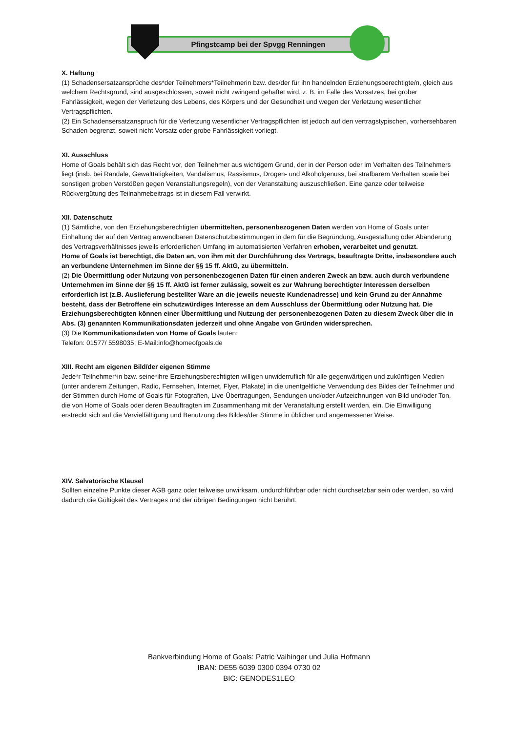Pfingstcamp bei der Spvgg Renningen
X. Haftung
(1) Schadensersatzansprüche des*der Teilnehmers*Teilnehmerin bzw. des/der für ihn handelnden Erziehungsberechtigte/n, gleich aus welchem Rechtsgrund, sind ausgeschlossen, soweit nicht zwingend gehaftet wird, z. B. im Falle des Vorsatzes, bei grober Fahrlässigkeit, wegen der Verletzung des Lebens, des Körpers und der Gesundheit und wegen der Verletzung wesentlicher Vertragspflichten.
(2) Ein Schadensersatzanspruch für die Verletzung wesentlicher Vertragspflichten ist jedoch auf den vertragstypischen, vorhersehbaren Schaden begrenzt, soweit nicht Vorsatz oder grobe Fahrlässigkeit vorliegt.
XI. Ausschluss
Home of Goals behält sich das Recht vor, den Teilnehmer aus wichtigem Grund, der in der Person oder im Verhalten des Teilnehmers liegt (insb. bei Randale, Gewalttätigkeiten, Vandalismus, Rassismus, Drogen- und Alkoholgenuss, bei strafbarem Verhalten sowie bei sonstigen groben Verstößen gegen Veranstaltungsregeln), von der Veranstaltung auszuschließen. Eine ganze oder teilweise Rückvergütung des Teilnahmebeitrags ist in diesem Fall verwirkt.
XII. Datenschutz
(1) Sämtliche, von den Erziehungsberechtigten übermittelten, personenbezogenen Daten werden von Home of Goals unter Einhaltung der auf den Vertrag anwendbaren Datenschutzbestimmungen in dem für die Begründung, Ausgestaltung oder Abänderung des Vertragsverhältnisses jeweils erforderlichen Umfang im automatisierten Verfahren erhoben, verarbeitet und genutzt.
Home of Goals ist berechtigt, die Daten an, von ihm mit der Durchführung des Vertrags, beauftragte Dritte, insbesondere auch an verbundene Unternehmen im Sinne der §§ 15 ff. AktG, zu übermitteln.
(2) Die Übermittlung oder Nutzung von personenbezogenen Daten für einen anderen Zweck an bzw. auch durch verbundene Unternehmen im Sinne der §§ 15 ff. AktG ist ferner zulässig, soweit es zur Wahrung berechtigter Interessen derselben erforderlich ist (z.B. Auslieferung bestellter Ware an die jeweils neueste Kundenadresse) und kein Grund zu der Annahme besteht, dass der Betroffene ein schutzwürdiges Interesse an dem Ausschluss der Übermittlung oder Nutzung hat. Die Erziehungsberechtigten können einer Übermittlung und Nutzung der personenbezogenen Daten zu diesem Zweck über die in Abs. (3) genannten Kommunikationsdaten jederzeit und ohne Angabe von Gründen widersprechen.
(3) Die Kommunikationsdaten von Home of Goals lauten:
Telefon: 01577/ 5598035; E-Mail:info@homeofgoals.de
XIII. Recht am eigenen Bild/der eigenen Stimme
Jede*r Teilnehmer*in bzw. seine*ihre Erziehungsberechtigten willigen unwiderruflich für alle gegenwärtigen und zukünftigen Medien (unter anderem Zeitungen, Radio, Fernsehen, Internet, Flyer, Plakate) in die unentgeltliche Verwendung des Bildes der Teilnehmer und der Stimmen durch Home of Goals für Fotografien, Live-Übertragungen, Sendungen und/oder Aufzeichnungen von Bild und/oder Ton, die von Home of Goals oder deren Beauftragten im Zusammenhang mit der Veranstaltung erstellt werden, ein. Die Einwilligung erstreckt sich auf die Vervielfältigung und Benutzung des Bildes/der Stimme in üblicher und angemessener Weise.
XIV. Salvatorische Klausel
Sollten einzelne Punkte dieser AGB ganz oder teilweise unwirksam, undurchführbar oder nicht durchsetzbar sein oder werden, so wird dadurch die Gültigkeit des Vertrages und der übrigen Bedingungen nicht berührt.
Bankverbindung Home of Goals: Patric Vaihinger und Julia Hofmann
IBAN: DE55 6039 0300 0394 0730 02
BIC: GENODES1LEO